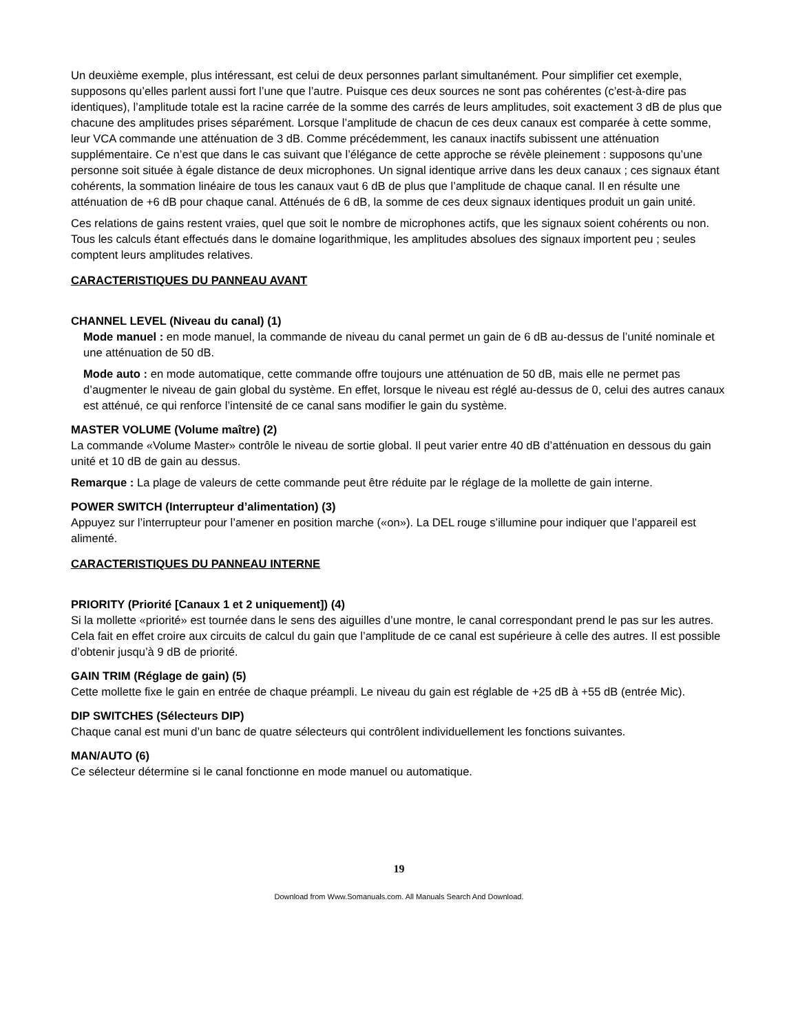Un deuxième exemple, plus intéressant, est celui de deux personnes parlant simultanément. Pour simplifier cet exemple, supposons qu’elles parlent aussi fort l’une que l’autre. Puisque ces deux sources ne sont pas cohérentes (c’est-à-dire pas identiques), l’amplitude totale est la racine carrée de la somme des carrés de leurs amplitudes, soit exactement 3 dB de plus que chacune des amplitudes prises séparément. Lorsque l’amplitude de chacun de ces deux canaux est comparée à cette somme, leur VCA commande une atténuation de 3 dB. Comme précédemment, les canaux inactifs subissent une atténuation supplémentaire. Ce n’est que dans le cas suivant que l’élégance de cette approche se révèle pleinement : supposons qu’une personne soit située à égale distance de deux microphones. Un signal identique arrive dans les deux canaux ; ces signaux étant cohérents, la sommation linéaire de tous les canaux vaut 6 dB de plus que l’amplitude de chaque canal. Il en résulte une atténuation de +6 dB pour chaque canal. Atténués de 6 dB, la somme de ces deux signaux identiques produit un gain unité.
Ces relations de gains restent vraies, quel que soit le nombre de microphones actifs, que les signaux soient cohérents ou non. Tous les calculs étant effectués dans le domaine logarithmique, les amplitudes absolues des signaux importent peu ; seules comptent leurs amplitudes relatives.
CARACTERISTIQUES DU PANNEAU AVANT
CHANNEL LEVEL (Niveau du canal) (1)
Mode manuel : en mode manuel, la commande de niveau du canal permet un gain de 6 dB au-dessus de l’unité nominale et une atténuation de 50 dB.
Mode auto : en mode automatique, cette commande offre toujours une atténuation de 50 dB, mais elle ne permet pas d’augmenter le niveau de gain global du système. En effet, lorsque le niveau est réglé au-dessus de 0, celui des autres canaux est atténué, ce qui renforce l’intensité de ce canal sans modifier le gain du système.
MASTER VOLUME (Volume maître) (2)
La commande «Volume Master» contrôle le niveau de sortie global. Il peut varier entre 40 dB d’atténuation en dessous du gain unité et 10 dB de gain au dessus.
Remarque : La plage de valeurs de cette commande peut être réduite par le réglage de la mollette de gain interne.
POWER SWITCH (Interrupteur d’alimentation) (3)
Appuyez sur l’interrupteur pour l’amener en position marche («on»). La DEL rouge s’illumine pour indiquer que l’appareil est alimenté.
CARACTERISTIQUES DU PANNEAU INTERNE
PRIORITY (Priorité [Canaux 1 et 2 uniquement]) (4)
Si la mollette «priorité» est tournée dans le sens des aiguilles d’une montre, le canal correspondant prend le pas sur les autres. Cela fait en effet croire aux circuits de calcul du gain que l’amplitude de ce canal est supérieure à celle des autres. Il est possible d’obtenir jusqu’à 9 dB de priorité.
GAIN TRIM (Réglage de gain) (5)
Cette mollette fixe le gain en entrée de chaque préampli. Le niveau du gain est réglable de +25 dB à +55 dB (entrée Mic).
DIP SWITCHES (Sélecteurs DIP)
Chaque canal est muni d’un banc de quatre sélecteurs qui contrôlent individuellement les fonctions suivantes.
MAN/AUTO (6)
Ce sélecteur détermine si le canal fonctionne en mode manuel ou automatique.
19
Download from Www.Somanuals.com. All Manuals Search And Download.